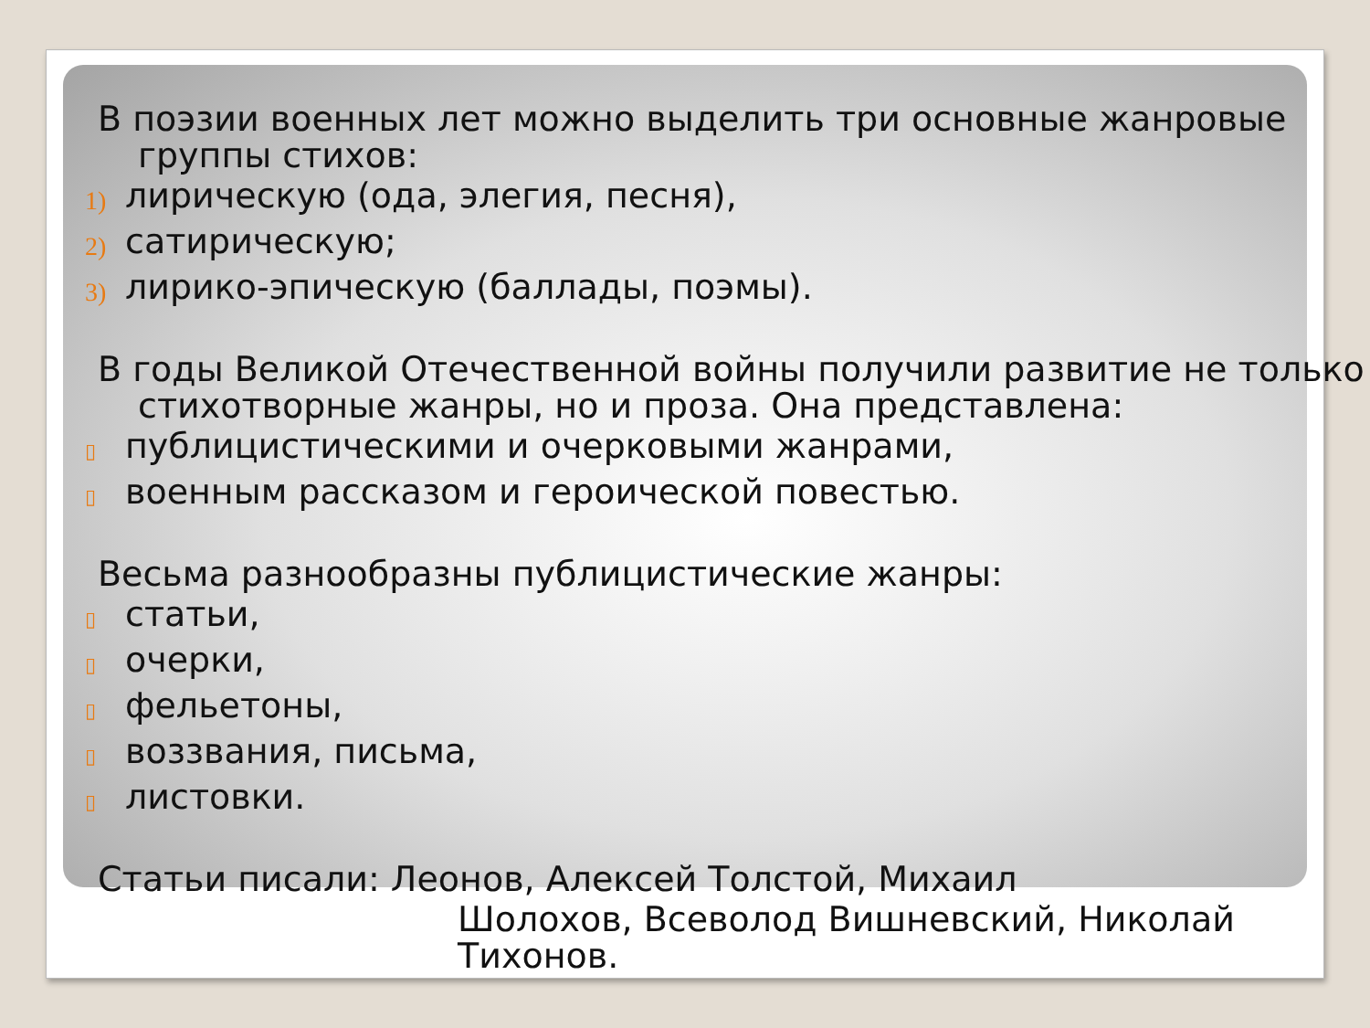В поэзии военных лет можно выделить три основные жанровые группы стихов:
1) лирическую (ода, элегия, песня),
2) сатирическую;
3) лирико-эпическую (баллады, поэмы).
В годы Великой Отечественной войны получили развитие не только стихотворные жанры, но и проза. Она представлена:
▯ публицистическими и очерковыми жанрами,
▯ военным рассказом и героической повестью.
Весьма разнообразны публицистические жанры:
▯ статьи,
▯ очерки,
▯ фельетоны,
▯ воззвания, письма,
▯ листовки.
Статьи писали: Леонов, Алексей Толстой, Михаил
Шолохов, Всеволод Вишневский, Николай Тихонов.